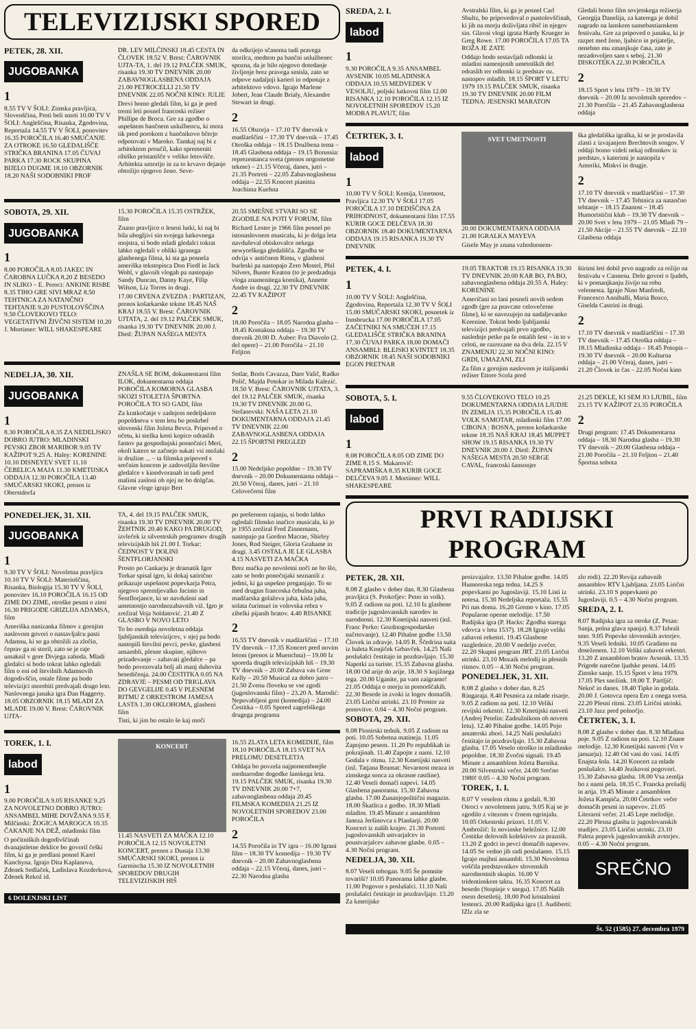TELEVIZIJSKI SPORED
PETEK, 28. XII.
JUGOBANKA
1
8.55 TV V ŠOLI: Zimska pravljica, Slovenščina, Proti beli smrti 10.00 TV V ŠOLI: Angleščina, Risanka, Zgodovina, Reportaža 14.55 TV V ŠOLI, ponovitev 16.35 POROČILA 16.40 SMUČANJE ZA OTROKE 16.50 GLEDALIŠČE STRIČKA BRANINA 17.05 ČUVAJ PARKA 17.30 ROCK SKUPINA BIJELO DUGME 18.10 OBZORNIK 18.20 NAŠI SODOBNIKI PROF
DR. LEV MILČINSKI 18.45 CESTA IN ČLOVEK 18.52 V. Brest: ČAROVNIK UJTA-TA, 1. del 19.12 PALČEK SMUK, risanka 19.30 TV DNEVNIK 20.00 ZABAVNOGLASBENA ODDAJA 21.00 PETROCELLI 21.50 TV DNEVNIK 22.05 NOČNI KINO: JULIE
Drevi bomo gledali film, ki ga je pred tremi leti posnel francoski režiser Phillipe de Broca. Gre za zgodbo o uspešnem bančnem uslužbencu, ki mora tik pred porokom z bančnikovo hčerjo odpotovati v Maroko. Tamkaj naj bi z arhitektom proučil, kako spremeniti ribiško pristanišče v veliko letovišče. Arhitekta umorijo in za to krvavo dejanje obtožijo njegovo ženo. Seve-
da odkrijejo sčasoma tudi pravega storilca, medtem pa bančni uslužbenec spozna, da je bilo njegovo dotedanje življenje brez pravega smisla, zato se odpove nadaljnji karieri in odpotuje z arhitektovo vdovo. Igrajo Marlene Jobert, Jean Claude Brialy, Alexandre Stewart in drugi.
2
16.55 Obzorja – 17.10 TV dnevnik v madžarščini – 17.30 TV dnevnik – 17.45 Otroška oddaja – 18.15 Družbena tema – 18.45 Glasbena oddaja – 19.15 Borussia: reprezentanca sveta (prenos nogometne tekme) – 21.15 Včeraj, danes, jutri – 21.35 Portreti – 22.05 Zabavnoglasbena oddaja – 22.55 Koncert pianista Joachima Kuehna
SOBOTA, 29. XII.
JUGOBANKA
1
8.00 POROČILA 8.05 JAKEC IN ČAROBNA LUČKA 8.20 Z BESEDO IN SLIKO – E. Peroci: ANKINE RISBE 8.35 TIHO GRE SIVI MRAZ 8.50 TEHTNICA ZA NATANČNO TEHTANJE 9.20 PUSTOLOVŠČINA 9.50 ČLOVEKOVO TELO: VEGETATIVNI ŽIVČNI SISTEM 10.20 J. Mortimer: WILL SHAKESPEARE
15.30 POROČILA 15.35 OSTRŽEK, film
Znano pravljico o leseni lutki, ki naj bi bila ubogljivi sin svojega lutkovnega mojstra, si bodo mladi gledalci tokrat lahko ogledali v obliki igranega glasbenega filma, ki sta ga posnela ameriška tekstopisca Don Fiedl in Jack Wohl, v glavnih vlogah pa nastopajo Sandy Duncan, Danny Kaye, Filip Wilson, Liz Torres in drugi.
17.00 CRVENA ZVEZDA : PARTIZAN, prenos košarkarske tekme 18.45 NAŠ KRAJ 18.55 V. Brest: ČAROVNIK UJTATA, 2. del 19.12 PALČEK SMUK, risanka 19.30 TV DNEVNIK 20.00 J. Dietl: ŽUPAN NAŠEGA MESTA
20.55 SMEŠNE STVARI SO SE ZGODILE NA POTI V FORUM, film
Richard Lester je 1966 film posnel po istonaslovnem musicalu, ki je dolga leta navduševal obiskovalce nekega newyorškega gledališča. Zgodba se odvija v antičnem Rimu, v glasbeni burleski pa nastopajo Zero Mostel, Phil Silvers, Buster Keaton (to je predzadnja vloga znamenitega komika), Annette Andre in drugi. 22.30 TV DNEVNIK 22.45 TV KAŽIPOT
2
18.00 Poročila – 18.05 Narodna glasba – 18.45 Kontaktna oddaja – 19.30 TV dnevnik 20.00 D. Auber: Fra Diavolo (2. del opere) – 21.00 Poročila – 21.10 Feljton
NEDELJA, 30. XII.
JUGOBANKA
1
8.30 POROČILA 8.35 ZA NEDELJSKO DOBRO JUTRO: MLADINSKI PEVSKI ZBOR MARIBOR 9.05 TV KAŽIPOT 9.25 A. Haley: KORENINE 10.10 DISNEYEV SVET 11.10 ČEBELICA MAJA 11.30 KMETIJSKA ODDAJA 12.30 POROČILA 13.40 SMUČARSKI SKOKI, prenos iz Oberstdorfa
ZNAŠLA SE BOM, dokumentarni film ILOK, dokumentarna oddaja POROČILA KOMORNA GLASBA SKOZI STOLETJA ŠPORTNA POROČILA TO SO GADI, film
Za kratkočasje v zadnjem nedeljskem popoldnevu v tem letu bo poskrbel slovenski film Jožeta Bevca. Pripoved o očetu, ki stežka kroti kopico odraslih fantov pa gospodinjski pomočnici Meri, okoli katere se začnejo sukati vsi možaki iz družine ... – ta filmska pripoved s srečnim koncem je zadovoljila številne gledalce v kinodvoranah in tudi pred malimi zasloni ob njej ne bo dolgčas. Glavne vloge igrajo Bert
Sotlar, Boris Cavazza, Dare Valič, Radko Polič, Majda Potokar in Milada Kalezić. 18.50 V. Brest: ČAROVNIK UJTATA, 3. del 19.12 PALČEK SMUK, risanka 19.30 TV DNEVNIK 20.00 G. Stefanovski: NAŠA LETA 21.10 DOKUMENTARNA ODDAJA 21.45 TV DNEVNIK 22.00 ZABAVNOGLASBENA ODDAJA 22.15 ŠPORTNI PREGLED
2
15.00 Nedeljsko popoldne – 19.30 TV dnevnik – 20.00 Dokumentarna oddaja – 20.50 Včeraj, danes, jutri – 21.10 Celovečerni film
PONEDELJEK, 31. XII.
JUGOBANKA
1
9.30 TV V ŠOLI: Novoletna pravljica 10.10 TV V ŠOLI: Materinščina, Risanka, Biologija 15.30 TV V ŠOLI, ponovitev 16.10 POROČILA 16.15 OD ZIME DO ZIME, otroške pesmi o zimi 16.30 PRIGODE GRIZLIJA ADAMSA, film
Ameriška nanizanka filmov z gornjim naslovom govori o nastavljalcu pasti Adamsu, ki so ga obtožili za zločin, čeprav ga ni storil, zato se je raje umaknil v gore Divjega zahoda. Mladi gledalci si bodo tokrat lahko ogledali film o eni od številnih Adamsovih dogodivščin, ostale filme pa bodo televizijci morebiti predvajali drugo leto. Naslovnega junaka igra Dan Haggerty. 18.05 OBZORNIK 18.15 MLADI ZA MLADE 19.00 V. Brest: ČAROVNIK UJTA-
TA, 4. del 19.15 PALČEK SMUK, risanka 19.30 TV DNEVNIK 20.00 TV ŽEHTNIK 20.40 KAKO PA DRUGOD, izvleček iz silvestrskih programov drugih televizijskih hiš 21.00 I. Torkar: ČEDNOST V DOLINI ŠENTFLORJANSKI
Prosto po Cankarju je dramatik Igor Torkar spisal igro, ki dokaj satirično prikazuje uspešnost popevkarja Petra, njegovo spremljevalko Jacinto in Šentflorjance, ki so navdušeni nad umetnostjo narodnozabavnih viž. Igro je zrežiral Voja Soldatović. 21.40 Z GLASBO V NOVO LETO
To bo osrednja novoletna oddaja ljubljanskih televizijcev, v njej pa bodo nastopili številni pevci, pevke, glasbeni ansambli, plesne skupine, njihovo prizadevanje – zabavati gledalce – pa bodo povezovala bolj ali manj duhovita besedičenja. 24.00 ČESTITKA 0.05 NA ZDRAVJE – PESMI OD TRIGLAVA DO GEVGELIJE 0.45 V PLESNEM RITMU Z ORKESTROM JAMESA LASTA 1.30 OKLOHOMA, glasbeni film
Tisti, ki jim bo ostalo še kaj moči
po prešernem rajanju, si bodo lahko ogledali filmsko inačico musicala, ki jo je 1955 zrežiral Fred Zinnemann, nastopajo pa Gordon Macrae, Shirley Jones, Rod Steiger, Gloria Grahame in drugi. 3.45 OSTALA JE LE GLASBA 4.15 NASVETI ZA MAČKA
Brez mačka po novoletni noči ne bo šlo, zato se bodo ponočnjaki seznanili z jedmi, ki ga uspešno preganjajo. To so med drugim francoska čebulna juha, madžarska golaževa juha, kisla juha, solata čurimuri in volovska rebra v zibelki pijanih bratov. 4.40 RISANKE
2
16.55 TV dnevnik v madžarščini – 17.10 TV dnevnik – 17.35 Koncert pred novim letom (prenos iz Muenchna) – 19.00 Iz sporeda drugih televizijskih hiš – 19.30 TV dnevnik – 20.00 Zabava vas Gene Kelly – 20.50 Musical za dobro jutro – 21.50 Zvenu človeku se vse zgodi (jugoslovanski film) – 23.20 A. Marodić: Nepovabljeni gost (komedija) – 24.00 Čestitka – 0.05 Spored zagrebškega drugega programa
TOREK, 1. I.
labod
1
9.00 POROČILA 9.05 RISANKE 9.25 ZA NOVOLETNO DOBRO JUTRO: ANSAMBEL MIHE DOVŽANA 9.55 F. Milčinski: ŽOGICA MAROGCA 10.35 ČAKANJE NA DEŽ, mladinski film
O počitniških dogodivščinah dvanajstletne deklice bo govoril češki film, ki ga je predlani posnel Karel Kanchyna. Igrajo Dita Kaplanova, Zdenek Sedlaček, Ladislava Kozderkova, Zdenek Rekož id.
KONCERT
11.45 NASVETI ZA MAČKA 12.10 POROČILA 12.15 NOVOLETNI KONCERT, prenos z Dunaja 13.30 SMUČARSKI SKOKI, prenos iz Garmischa 15.30 IZ NOVOLETNIH SPOREDOV DRUGIH TELEVIZIJSKIH HIŠ
16.55 ZLATA LETA KOMEDIJE, film 18.10 POROČILA 18.15 SVET NA PRELOMU DESETLETJA
Oddaja bo povzela najpomembnejše mednarodne dogodke lanskega leta. 19.15 PALČEK SMUK, risanka 19.30 TV DNEVNIK 20.00 7+7, zabavnoglasbena oddaja 20.45 FILMSKA KOMEDIJA 21.25 IZ NOVOLETNIH SPOREDOV 23.00 POROČILA
2
14.55 Poročila in TV igra – 16.00 Igrani film – 18.30 TV komedija – 19.30 TV dnevnik – 20.00 Zabavnoglasbena oddaja – 22.15 Včeraj, danes, jutri – 22.30 Narodna glasba
6 DOLENJSKI LIST
SREDA, 2. I.
labod
1
9.30 POROČILA 9.35 ANSAMBEL AVSENIK 10.05 MLADINSKA ODDAJA 10.55 MEDVEDEK V VESOLJU, poljski lutkovni film 12.00 RISANKA 12.10 POROČILA 12.15 IZ NOVOLETNIH SPOREDOV 15.20 MODRA PLAVUT, film
Avstralski film, ki ga je posnel Carl Shultz, bo pripovedoval o pustolovščinah, ki jih na morju doživljata ribič in njegov sin. Glavni vlogi igrata Hardy Krueger in Greg Rowe. 17.00 POROČILA 17.05 TA ROŽA JE ZATE
Oddajo bodo sestavljali odlomki iz mladini namenjenih umetniških del odraslih ter odlomki iz predstav oz. nastopov mladih. 18.15 ŠPORT V LETU 1979 19.15 PALČEK SMUK, risanka 19.30 TV DNEVNIK 20.00 FILM TEDNA: JESENSKI MARATON
Gledali bomo film sovjetskega režiserja Georgija Danelija, za katerega je dobil nagrado na lanskem sansebastianskem festivalu. Gre za pripoved o junaku, ki je razpet med ženo, ljubico in prijatelje, nenehno mu zmanjkuje časa, zato je nezadovoljen sam s seboj. 21.30 DISKOTEKA 22.30 POROČILA
2
18.15 Sport v letu 1979 – 19.30 TV dnevnik – 20.00 Iz novoletnih sporedov – 21.30 Poročila – 21.45 Zabavnoglasbena oddaja
ČETRTEK, 3. I.
labod
1
10.00 TV V ŠOLI: Kemija, Umetnost, Pravljica 12.30 TV V ŠOLI 17.05 POROČILA 17.10 DEDIŠČINA ZA PRIHODNOST, dokumentarni film 17.55 KURIR GOCE DELČEVA 18.30 OBZORNIK 18.40 DOKUMENTARNA ODDAJA 19.15 RISANKA 19.30 TV DNEVNIK
SVET UMETNOSTI
20.00 DOKUMENTARNA ODDAJA 21.00 IGRALKA MAYEVA
Gisele May je znana vzhodnonem-
ška gledališka igralka, ki se je proslavila zlasti z izvajanjem Brechtovih songov. V oddaji bomo videli nekaj odlomkov iz predstav, s katerimi je nastopila v Ameriki, Miskvi in drugje.
2
17.10 TV dnevnik v madžarščini – 17.30 TV dnevnik – 17.45 Tehtnica za natančno tehtanje – 18.15 Znanost – 18.45 Humoristični klub – 19.30 TV dnevnik – 20.00 Svet v letu 1979 – 21.05 Mladi 79 – 21.50 Akcije – 21.55 TV dnevnik – 22.10 Glasbena oddaja
PETEK, 4. I.
1
10.00 TV V ŠOLI: Angleščina, Zgodovina, Reportaža 12.30 TV V ŠOLI 15.00 SMUČARSKI SKOKI, posnetek iz Innsbrucka 17.00 POROČILA 17.05 ZAČETNIKI NA SMUČEH 17.15 GLEDALIŠČE STRIČKA BRANINA 17.30 ČUVAJ PARKA 18.00 DOMAČI ANSAMBLI: BLEJSKI KVINTET 18.35 OBZORNIK 18.45 NAŠI SODOBNIKI EGON PRETNAR
19.05 TRAKTOR 19.15 RISANKA 19.30 TV DNEVNIK 20.00 KAR BO, PA BO, zabavnoglasbena oddaja 20.55 A. Haley: KORENINE
Američani so lani posneli novih sedem zgodb (gre za pravcate celovečerne filme), ki se navezujejo na nadaljevanko Korenine. Tokrat bodo ljubljanski televizijci predvajali prvo zgodbo, naslednje petke pa še ostalih šest – in to v celoti, ne razrezane na dva dela. 22.15 V ZNAMENJU 22.30 NOČNI KINO: GRDI, UMAZANI, ZLI
Za film z gornjim naslovom je italijanski režiser Ettore Scola pred
štirimi leti dobil prvo nagrado za režijo na festivalu v Cannesu. Delo govori o ljudeh, ki v pomanjkanju živijo na robu velemesta. Igrajo Nino Manfredi, Francesco Anniballi, Maria Bosco, Giselda Castrini in drugi.
2
17.10 TV dnevnik v madžarščini – 17.30 TV dnevnik – 17.45 Otroška oddaja – 18.15 Mladinska oddaja – 18.45 Potopis – 19.30 TV dnevnik – 20.00 Kulturna oddaja – 21.00 Včeraj, danes, jutri – 21.20 Človek in čas – 22.05 Nočni kino
SOBOTA, 5. I.
labod
1
8.08 POROČILA 8.05 OD ZIME DO ZIME 8.15 S. Makarovič: SAPRAMIŠKA 8.35 KURIR GOCE DELČEVA 9.05 J. Mortimer: WILL SHAKESPEARE
9.55 ČLOVEKOVO TELO 10.25 DOKUMENTARNA ODDAJA LJUDJE IN ZEMLJA 15.35 POROČILA 15.40 VOLK SAMOTAR, mladinski film 17.00 CIBONA : BOSNA, prenos košarkarske tekme 18.35 NAŠ KRAJ 18.45 MUPPET SHOW 19.15 RISANKA 19.30 TV DNEVNIK 20.00 J. Dietl: ŽUPAN NAŠEGA MESTA 20.50 SERGE CAVAL, francoski šansonjer
21.25 DEKLE, KI SEM JO LJUBIL, film 23.15 TV KAŽIPOT 23.35 POROČILA
2
Drugi program: 17.45 Dokumentarna oddaja – 18.30 Narodna glasba – 19.30 TV dnevnik – 20.00 Glasbena oddaja – 21.00 Poročila – 21.10 Feljton – 21.40 Športna sobota
PRVI RADIJSKI PROGRAM
PETEK, 28. XII.
8.08 Z glasbo v dober dan. 8.30 Glasbena pravljica (S. Prokofjev: Peter in volk). 9.05 Z radiom na poti. 12.10 Iz glasbene tradicije jugoslovanskih narodov in narodnosti. 12.30 Kmetijski nasveti (inž. Franc Perko: Gozdnogospodarsko načrtovanje). 12.40 Pihalne godbe 13.50 Človek in zdravje. 14.05 R. Ščedrina suita iz baleta Konjiček Grbavček. 14.25 Naši poslušalci čestitajo in pozdravljajo. 15.30 Napotki za turiste. 15.35 Zabavna glasba. 18.00 Od arije do arije. 18.30 S knjižnega tega. 20.00 Uganite, pa vam zaigramo! 21.05 Oddaja o morju in pomorščakih. 22.30 Besede in zvoki iz logov domačih. 23.05 Lirični utrinki. 23.10 Prostor za ponovitve. 0.04 – 4.30 Nočni program.
SOBOTA, 29. XII.
8.08 Pionirski tednik. 9.05 Z radiom na poti. 10.05 Sobotna matineja. 11.05 Zapojmo pesem. 11.20 Po republikah in pokrajinah. 11.40 Zapojte z nami. 12.10 Godala v ritmu. 12.30 Kmetijski nasveti (inž. Tatjana Brumat: Nevarnost mraza in zimskega sonca za okrasne rastline). 12.40 Veseli domači napevi. 14.05 Glasbena panorama. 15.30 Zabavna glasba. 17.00 Zunanjepolitični magazin. 18.00 Škatlica z godbo. 18.30 Mladi mladim. 19.45 Minute z ansamblom Janeza Jeršinovca s Planšarji. 20.00 Koncert iz naših krajev. 21.30 Portreti jugoslovanskih ustvarjalcev in poustvarjalcev zabavne glasbe. 0.05 – 4.30 Nočni program.
NEDELJA, 30. XII.
8.07 Veseli tobogan. 9.05 Še pomnite tovariši? 10.05 Panorama lahke glasbe. 11.00 Pogovor s poslušalci. 11.10 Naši poslušalci čestitajo in pozdravljajo. 13.20 Za kmetijske
proizvajalce. 13.50 Pihalne godbe. 14.05 Humoreska tega tedna. 14.25 S popevkami po Jugoslaviji. 15.10 Listi iz notesa. 15.30 Nedeljska reportaža. 15.55 Pri nas doma. 16.20 Gremo v kino. 17.05 Popularne operne melodije. 17.50 Radijska igra (P. Hacks: Zgodba starega vdovca v letu 1537). 18.28 Igrajo veliki zabavni orkestri. 19.45 Glasbene razglednice. 20.00 V nedeljo zvečer. 22.20 Skupni program JRT. 23.05 Lirični utrinki. 23.10 Mozaik melodij in plesnih ritmov. 0.05 – 4.30 Nočni program.
PONEDELJEK, 31. XII.
8.08 Z glasbo v dober dan. 8.25 Ringaraja. 8.40 Pesmica za mlade risarje. 9.05 Z radiom na poti. 12.10 Veliki revijski orkestri. 12.30 Kmetijski nasveti (Andrej Petelin: Zadružnikom ob novem letu). 12.40 Pihalne godbe. 14.05 Pojo amaterski zbori. 14.25 Naši poslušalci čestitajo in pozdravljajo. 15.30 Zabavna glasba. 17.05 Veselo otroško in mladinsko popoldne. 18.30 Zvočni signali. 19.45 Minute z ansamblom Jožeta Burnika. 20.00 Silvestrski večer. 24.00 Srečno 1980! 0.05 – 4.30 Nočni program.
TOREK, 1. I.
8.07 V veselem ritmu z godali. 8.30 Otroci v novoletnem jutru. 9.05 Kaj se je zgodilo z vitezom v črnem ogrinjalu. 10.05 Orkestrski prizori. 11.05 V. Ambrožič: Iz novinske beležnice. 12.00 Čestitke delovnih kolektivov za praznik. 13.20 Z godci in pevci domačih napevov. 14.05 Se vedno jih radi poslušamo. 15.15 Igrajo majhni ansambli. 15.30 Novoletna voščila predstavnikov slovenskih narodnostnih skupin. 16.00 V tridentinskem taktu. 16.35 Koncert za besedo (Stopinje v snegu). 17.05 Naših osem desetletij. 18.00 Pod kristalnimi lestenci. 20.00 Radijska igra (J. Audiberti: IZlz zla se
zlo rodi). 22.20 Revija zabavnih ansamblov RTV Ljubljana. 23.05 Lirični utrinki. 23.10 S popevkami po Jugoslaviji. 0.5 – 4.30 Nočni program.
SREDA, 2. I.
8.07 Radijska igra za otroke (Z. Petan: Sanja, polna glava spanja). 8.37 Izbrali smo. 9.05 Popevke slovenskih avtorjev. 9.35 Veseli ledniki. 10.05 Gradimo na doseženem. 12.10 Veliki zabavni orkestri. 13.20 Z ansamblom bratov Avsenik. 13.35 Prigode narečne ljudske pesmi. 14.05 Zimske sanje. 15.15 Šport v letu 1979. 17.05 Ples snežink. 18.00 T. Partljič: Nekoč in danes. 18.40 Tipke in godala. 20.00 J. Gotovca opera Ero z onega sveta. 22.20 Plesni ritmi. 23.05 Lirični utrinki. 23.10 Jazz pred polnočjo.
ČETRTEK, 3. I.
8.08 Z glasbo v dober dan. 8.30 Mladina poje. 9.05 Z radiom na poti. 12.10 Znane melodije. 12.30 Kmetijski nasveti (Vrt v januarju). 12.40 Od vasi do vasi. 14.05 Enajsta šola. 14.20 Koncert za mlade poslušalce. 14.40 Jezikovni pogovori. 15.30 Zabavna glasba. 18.00 Vsa zemlja bo z nami pela. 18.35 C. Francka preludij in arija. 19.45 Minute z ansamblom Jožeta Kampiča. 20.00 Četrtkov večer domačih pesmi in napevov. 21.05 Literarni večer. 21.45 Lepe melodije. 22.20 Plesna glasba iz jugoslovanskih studijev. 23.05 Lirični utrinki. 23.10 Paleta popevk jugoslovanskih avtorjev. 0.05 – 4.30 Nočni program.
SREČNO
Št. 52 (1585) 27. decembra 1979